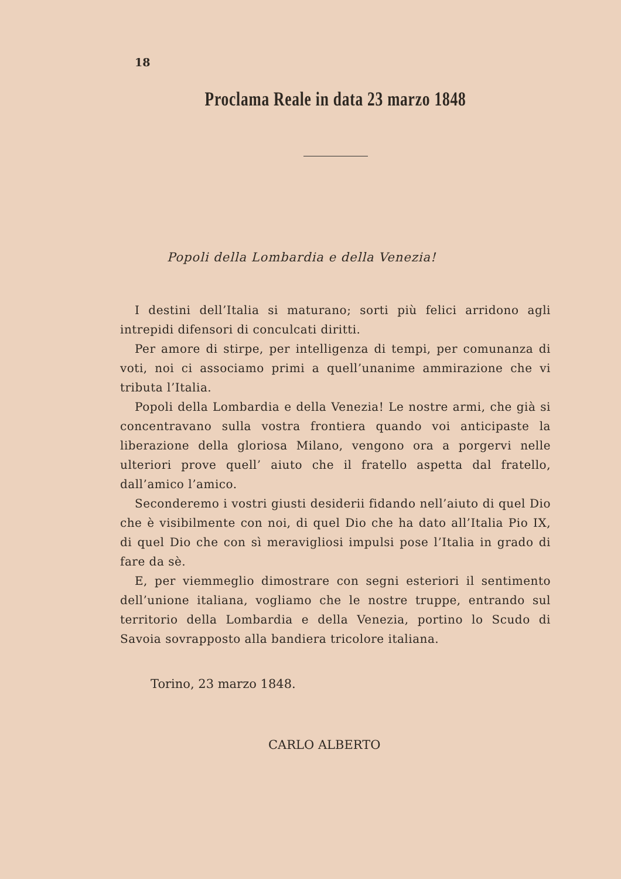18
Proclama Reale in data 23 marzo 1848
Popoli della Lombardia e della Venezia!
I destini dell’Italia si maturano; sorti più felici arridono agli intrepidi difensori di conculcati diritti.
Per amore di stirpe, per intelligenza di tempi, per comunanza di voti, noi ci associamo primi a quell’unanime ammirazione che vi tributa l’Italia.
Popoli della Lombardia e della Venezia! Le nostre armi, che già si concentravano sulla vostra frontiera quando voi anticipaste la liberazione della gloriosa Milano, vengono ora a porgervi nelle ulteriori prove quell’ aiuto che il fratello aspetta dal fratello, dall’amico l’amico.
Seconderemo i vostri giusti desiderii fidando nell’aiuto di quel Dio che è visibilmente con noi, di quel Dio che ha dato all’Italia Pio IX, di quel Dio che con sì meravigliosi impulsi pose l’Italia in grado di fare da sè.
E, per viemmeglio dimostrare con segni esteriori il sentimento dell’unione italiana, vogliamo che le nostre truppe, entrando sul territorio della Lombardia e della Venezia, portino lo Scudo di Savoia sovrapposto alla bandiera tricolore italiana.
Torino, 23 marzo 1848.
CARLO ALBERTO